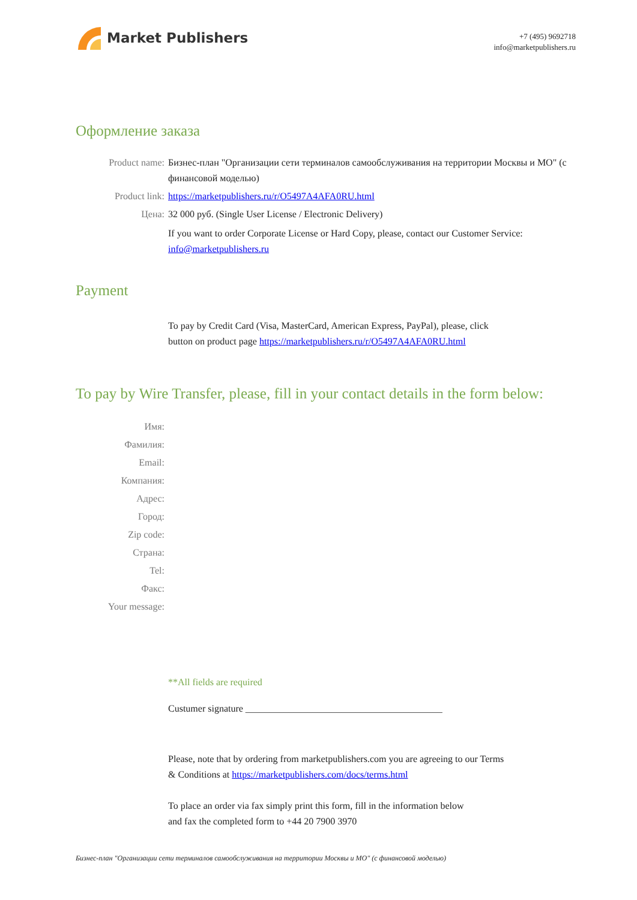Market Publishers
+7 (495) 9692718
info@marketpublishers.ru
Оформление заказа
Product name: Бизнес-план "Организации сети терминалов самообслуживания на территории Москвы и МО" (с финансовой моделью)
Product link: https://marketpublishers.ru/r/O5497A4AFA0RU.html
Цена: 32 000 руб. (Single User License / Electronic Delivery)
If you want to order Corporate License or Hard Copy, please, contact our Customer Service:
info@marketpublishers.ru
Payment
To pay by Credit Card (Visa, MasterCard, American Express, PayPal), please, click
button on product page https://marketpublishers.ru/r/O5497A4AFA0RU.html
To pay by Wire Transfer, please, fill in your contact details in the form below:
Имя:
Фамилия:
Email:
Компания:
Адрес:
Город:
Zip code:
Страна:
Tel:
Факс:
Your message:
**All fields are required
Custumer signature _________________________________________
Please, note that by ordering from marketpublishers.com you are agreeing to our Terms
& Conditions at https://marketpublishers.com/docs/terms.html
To place an order via fax simply print this form, fill in the information below
and fax the completed form to +44 20 7900 3970
Бизнес-план "Организации сети терминалов самообслуживания на территории Москвы и МО" (с финансовой моделью)